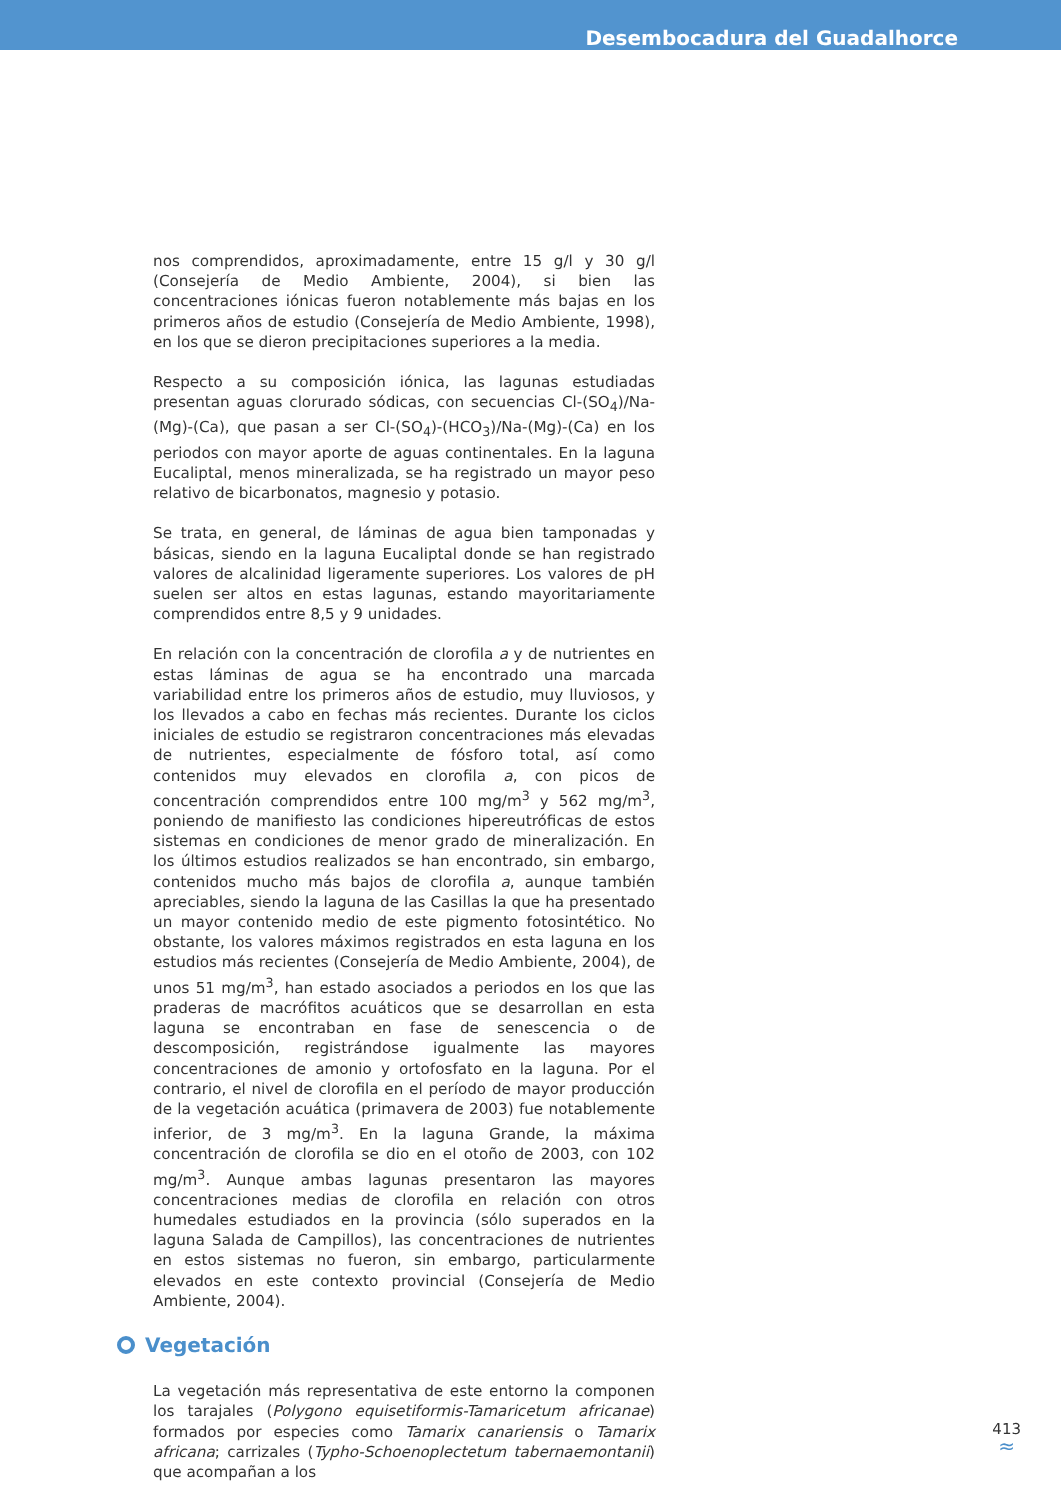Desembocadura del Guadalhorce
nos comprendidos, aproximadamente, entre 15 g/l y 30 g/l (Consejería de Medio Ambiente, 2004), si bien las concentraciones iónicas fueron notablemente más bajas en los primeros años de estudio (Consejería de Medio Ambiente, 1998), en los que se dieron precipitaciones superiores a la media.
Respecto a su composición iónica, las lagunas estudiadas presentan aguas clorurado sódicas, con secuencias Cl-(SO<sub>4</sub>)/Na-(Mg)-(Ca), que pasan a ser Cl-(SO<sub>4</sub>)-(HCO<sub>3</sub>)/Na-(Mg)-(Ca) en los periodos con mayor aporte de aguas continentales. En la laguna Eucaliptal, menos mineralizada, se ha registrado un mayor peso relativo de bicarbonatos, magnesio y potasio.
Se trata, en general, de láminas de agua bien tamponadas y básicas, siendo en la laguna Eucaliptal donde se han registrado valores de alcalinidad ligeramente superiores. Los valores de pH suelen ser altos en estas lagunas, estando mayoritariamente comprendidos entre 8,5 y 9 unidades.
En relación con la concentración de clorofila a y de nutrientes en estas láminas de agua se ha encontrado una marcada variabilidad entre los primeros años de estudio, muy lluviosos, y los llevados a cabo en fechas más recientes. Durante los ciclos iniciales de estudio se registraron concentraciones más elevadas de nutrientes, especialmente de fósforo total, así como contenidos muy elevados en clorofila a, con picos de concentración comprendidos entre 100 mg/m<sup>3</sup> y 562 mg/m<sup>3</sup>, poniendo de manifiesto las condiciones hipereutróficas de estos sistemas en condiciones de menor grado de mineralización. En los últimos estudios realizados se han encontrado, sin embargo, contenidos mucho más bajos de clorofila a, aunque también apreciables, siendo la laguna de las Casillas la que ha presentado un mayor contenido medio de este pigmento fotosintético. No obstante, los valores máximos registrados en esta laguna en los estudios más recientes (Consejería de Medio Ambiente, 2004), de unos 51 mg/m<sup>3</sup>, han estado asociados a periodos en los que las praderas de macrófitos acuáticos que se desarrollan en esta laguna se encontraban en fase de senescencia o de descomposición, registrándose igualmente las mayores concentraciones de amonio y ortofosfato en la laguna. Por el contrario, el nivel de clorofila en el período de mayor producción de la vegetación acuática (primavera de 2003) fue notablemente inferior, de 3 mg/m<sup>3</sup>. En la laguna Grande, la máxima concentración de clorofila se dio en el otoño de 2003, con 102 mg/m<sup>3</sup>. Aunque ambas lagunas presentaron las mayores concentraciones medias de clorofila en relación con otros humedales estudiados en la provincia (sólo superados en la laguna Salada de Campillos), las concentraciones de nutrientes en estos sistemas no fueron, sin embargo, particularmente elevados en este contexto provincial (Consejería de Medio Ambiente, 2004).
Vegetación
La vegetación más representativa de este entorno la componen los tarajales (Polygono equisetiformis-Tamaricetum africanae) formados por especies como Tamarix canariensis o Tamarix africana; carrizales (Typho-Schoenoplectetum tabernaemontanii) que acompañan a los
413
≈